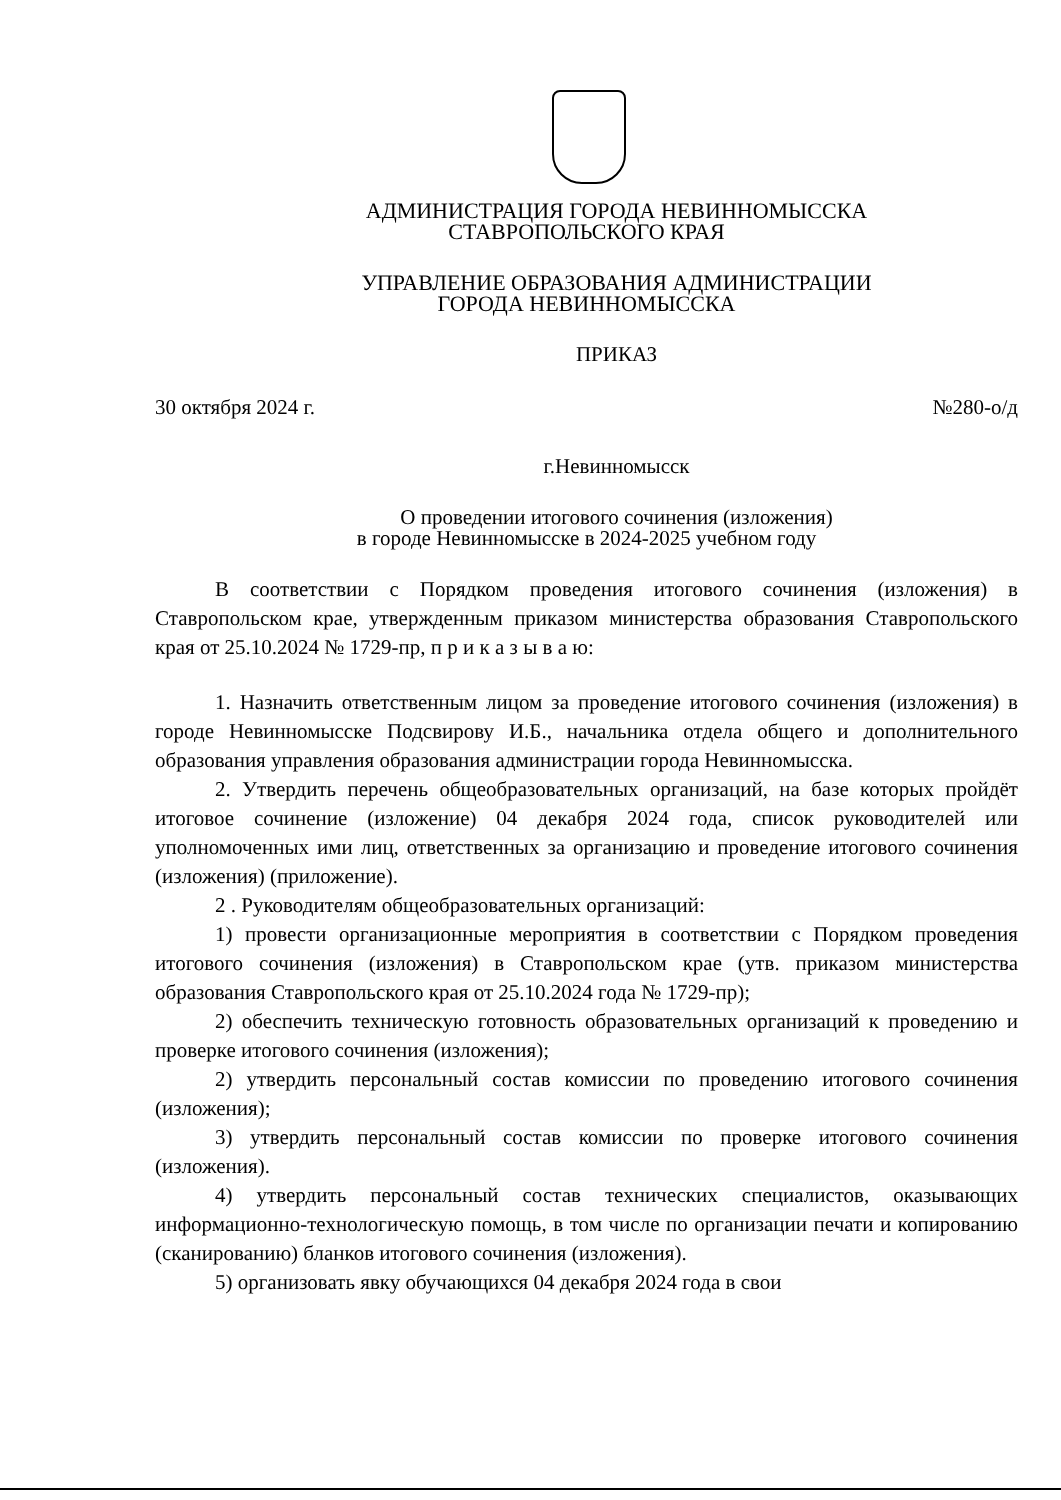АДМИНИСТРАЦИЯ ГОРОДА НЕВИННОМЫССКА
СТАВРОПОЛЬСКОГО КРАЯ
УПРАВЛЕНИЕ ОБРАЗОВАНИЯ АДМИНИСТРАЦИИ
ГОРОДА НЕВИННОМЫССКА
ПРИКАЗ
30 октября 2024 г. №280-о/д
г.Невинномысск
О проведении итогового сочинения (изложения)
в городе Невинномысске в 2024-2025 учебном году
В соответствии с Порядком проведения итогового сочинения (изложения) в Ставропольском крае, утвержденным приказом министерства образования Ставропольского края от 25.10.2024 № 1729-пр, п р и к а з ы в а ю:
1. Назначить ответственным лицом за проведение итогового сочинения (изложения) в городе Невинномысске Подсвирову И.Б., начальника отдела общего и дополнительного образования управления образования администрации города Невинномысска.
2. Утвердить перечень общеобразовательных организаций, на базе которых пройдёт итоговое сочинение (изложение) 04 декабря 2024 года, список руководителей или уполномоченных ими лиц, ответственных за организацию и проведение итогового сочинения (изложения) (приложение).
2 . Руководителям общеобразовательных организаций:
1) провести организационные мероприятия в соответствии с Порядком проведения итогового сочинения (изложения) в Ставропольском крае (утв. приказом министерства образования Ставропольского края от 25.10.2024 года № 1729-пр);
2) обеспечить техническую готовность образовательных организаций к проведению и проверке итогового сочинения (изложения);
2) утвердить персональный состав комиссии по проведению итогового сочинения (изложения);
3) утвердить персональный состав комиссии по проверке итогового сочинения (изложения).
4) утвердить персональный состав технических специалистов, оказывающих информационно-технологическую помощь, в том числе по организации печати и копированию (сканированию) бланков итогового сочинения (изложения).
5) организовать явку обучающихся 04 декабря 2024 года в свои